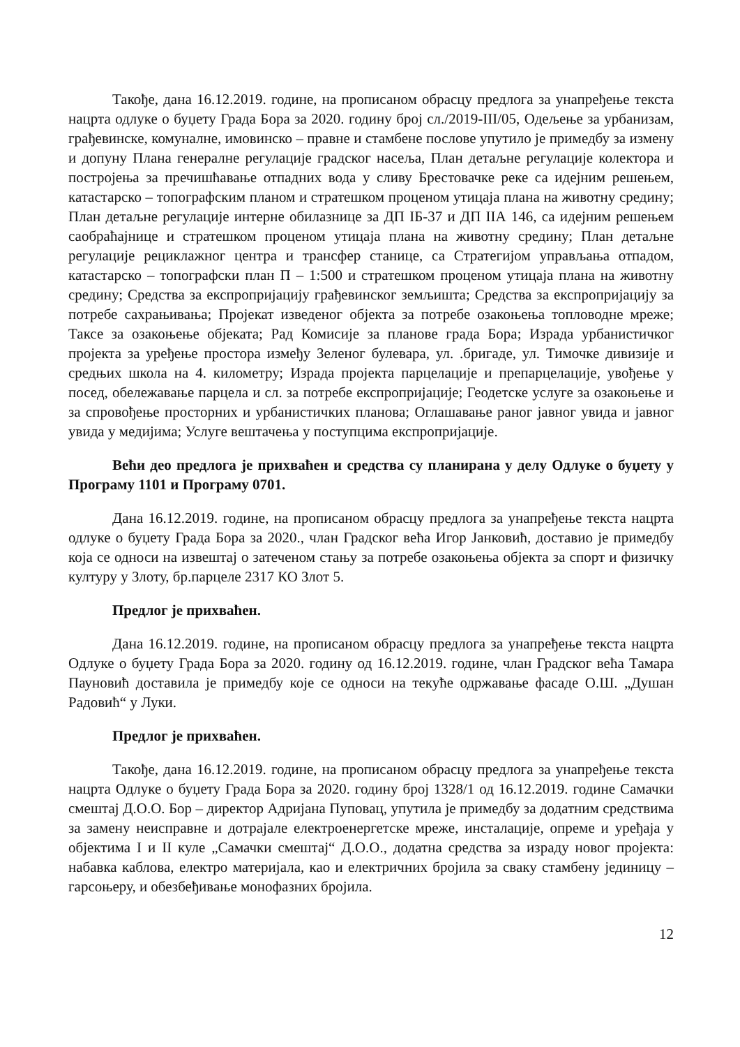Такође, дана 16.12.2019. године, на прописаном обрасцу предлога за унапређење текста нацрта одлуке о буџету Града Бора за 2020. годину број сл./2019-III/05, Одељење за урбанизам, грађевинске, комуналне, имовинско – правне и стамбене послове упутило је примедбу за измену и допуну Плана генералне регулације градског насеља, План детаљне регулације колектора и постројења за пречишћавање отпадних вода у сливу Брестовачке реке са идејним решењем, катастарско – топографским планом и стратешком проценом утицаја плана на животну средину; План детаљне регулације интерне обилазнице за ДП IБ-37 и ДП IIА 146, са идејним решењем саобраћајнице и стратешком проценом утицаја плана на животну средину; План детаљне регулације рециклажног центра и трансфер станице, са Стратегијом управљања отпадом, катастарско – топографски план П – 1:500 и стратешком проценом утицаја плана на животну средину; Средства за експропријацију грађевинског земљишта; Средства за експропријацију за потребе сахрањивања; Пројекат изведеног објекта за потребе озакоњења топловодне мреже; Таксе за озакоњење објеката; Рад Комисије за планове града Бора; Израда урбанистичког пројекта за уређење простора између Зеленог булевара, ул. .бригаде, ул. Тимочке дивизије и средњих школа на 4. километру; Израда пројекта парцелације и препарцелације, увођење у посед, обележавање парцела и сл. за потребе експропријације; Геодетске услуге за озакоњење и за спровођење просторних и урбанистичких планова; Оглашавање раног јавног увида и јавног увида у медијима; Услуге вештачења у поступцима експропријације.
Већи део предлога је прихваћен и средства су планирана у делу Одлуке о буџету у Програму 1101 и Програму 0701.
Дана 16.12.2019. године, на прописаном обрасцу предлога за унапређење текста нацрта одлуке о буџету Града Бора за 2020., члан Градског већа Игор Јанковић, доставио је примедбу која се односи на извештај о затеченом стању за потребе озакоњења објекта за спорт и физичку културу у Злоту, бр.парцеле 2317 КО Злот 5.
Предлог је прихваћен.
Дана 16.12.2019. године, на прописаном обрасцу предлога за унапређење текста нацрта Одлуке о буџету Града Бора за 2020. годину од 16.12.2019. године, члан Градског већа Тамара Пауновић доставила је примедбу које се односи на текуће одржавање фасаде О.Ш. „Душан Радовић“ у Луки.
Предлог је прихваћен.
Такође, дана 16.12.2019. године, на прописаном обрасцу предлога за унапређење текста нацрта Одлуке о буџету Града Бора за 2020. годину број 1328/1 од 16.12.2019. године Самачки смештај Д.О.О. Бор – директор Адријана Пуповац, упутила је примедбу за додатним средствима за замену неисправне и дотрајале електроенергетске мреже, инсталације, опреме и уређаја у објектима I и II куле „Самачки смештај“ Д.О.О., додатна средства за израду новог пројекта: набавка каблова, електро материјала, као и електричних бројила за сваку стамбену јединицу – гарсоњеру, и обезбеђивање монофазних бројила.
12